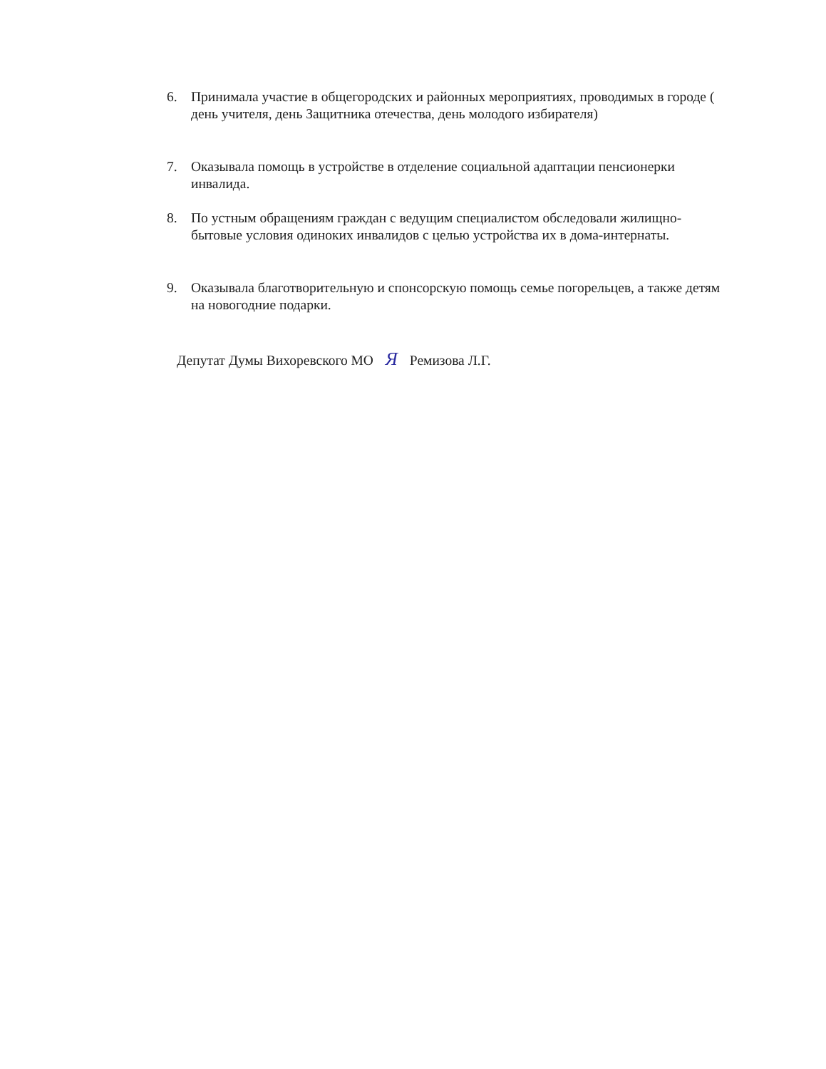6. Принимала участие в общегородских и районных мероприятиях, проводимых в городе ( день учителя, день Защитника отечества, день молодого избирателя)
7. Оказывала помощь в устройстве в отделение социальной адаптации пенсионерки инвалида.
8. По устным обращениям граждан с ведущим специалистом обследовали жилищно-бытовые условия одиноких инвалидов с целью устройства их в дома-интернаты.
9. Оказывала благотворительную и спонсорскую помощь семье погорельцев, а также детям на новогодние подарки.
Депутат Думы Вихоревского МО Я Ремизова Л.Г.